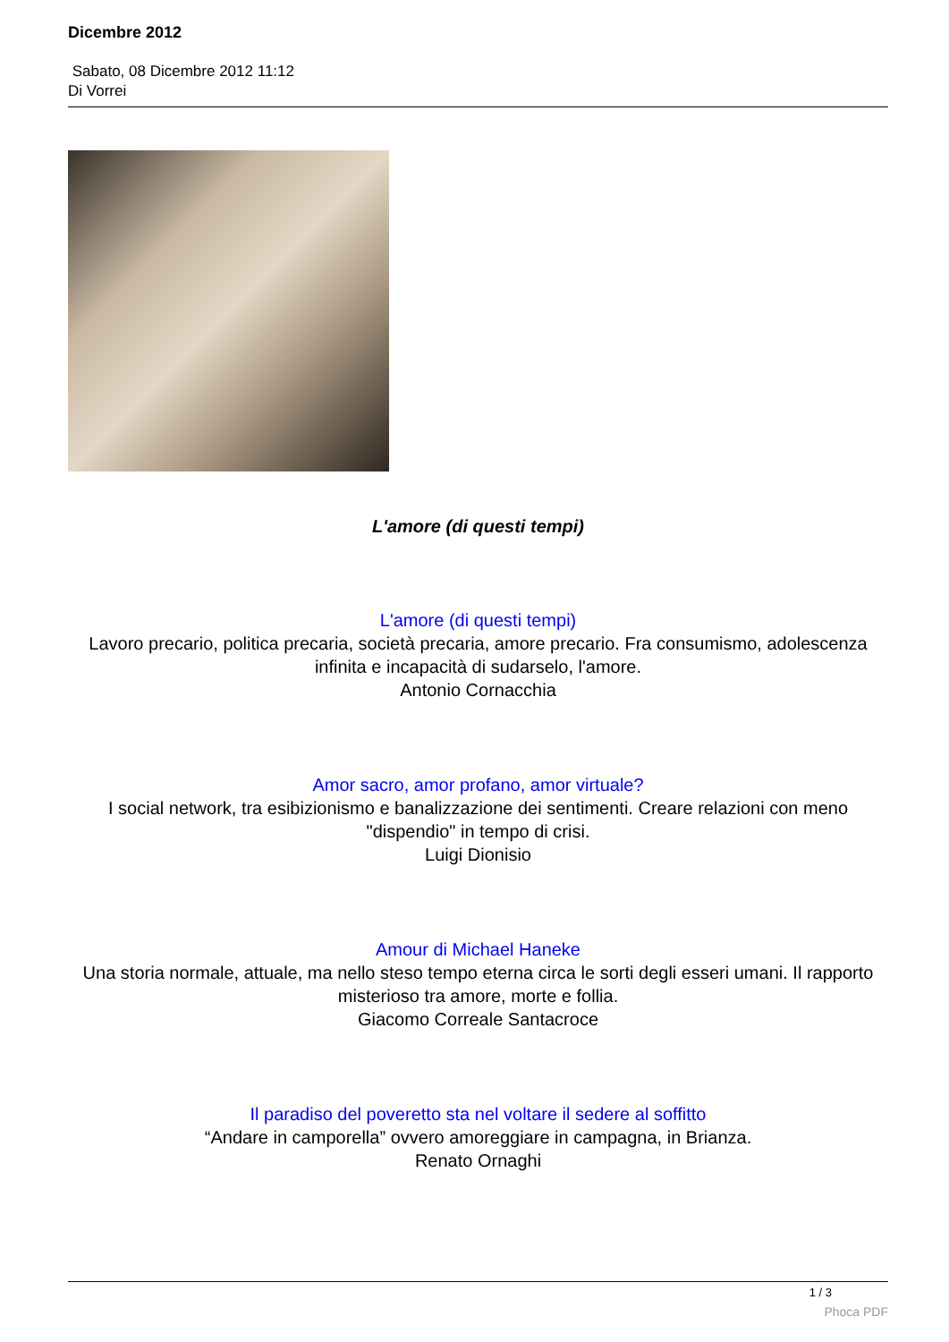Dicembre 2012
Sabato, 08 Dicembre 2012 11:12
Di Vorrei
L'amore (di questi tempi)
L'amore (di questi tempi)
Lavoro precario, politica precaria, società precaria, amore precario. Fra consumismo, adolescenza infinita e incapacità di sudarselo, l'amore.
Antonio Cornacchia
Amor sacro, amor profano, amor virtuale?
I social network, tra esibizionismo e banalizzazione dei sentimenti. Creare relazioni con meno "dispendio" in tempo di crisi.
Luigi Dionisio
Amour di Michael Haneke
Una storia normale, attuale, ma nello steso tempo eterna circa le sorti degli esseri umani. Il rapporto misterioso tra amore, morte e follia.
Giacomo Correale Santacroce
Il paradiso del poveretto sta nel voltare il sedere al soffitto
“Andare in camporella” ovvero amoreggiare in campagna, in Brianza.
Renato Ornaghi
1 / 3
Phoca PDF